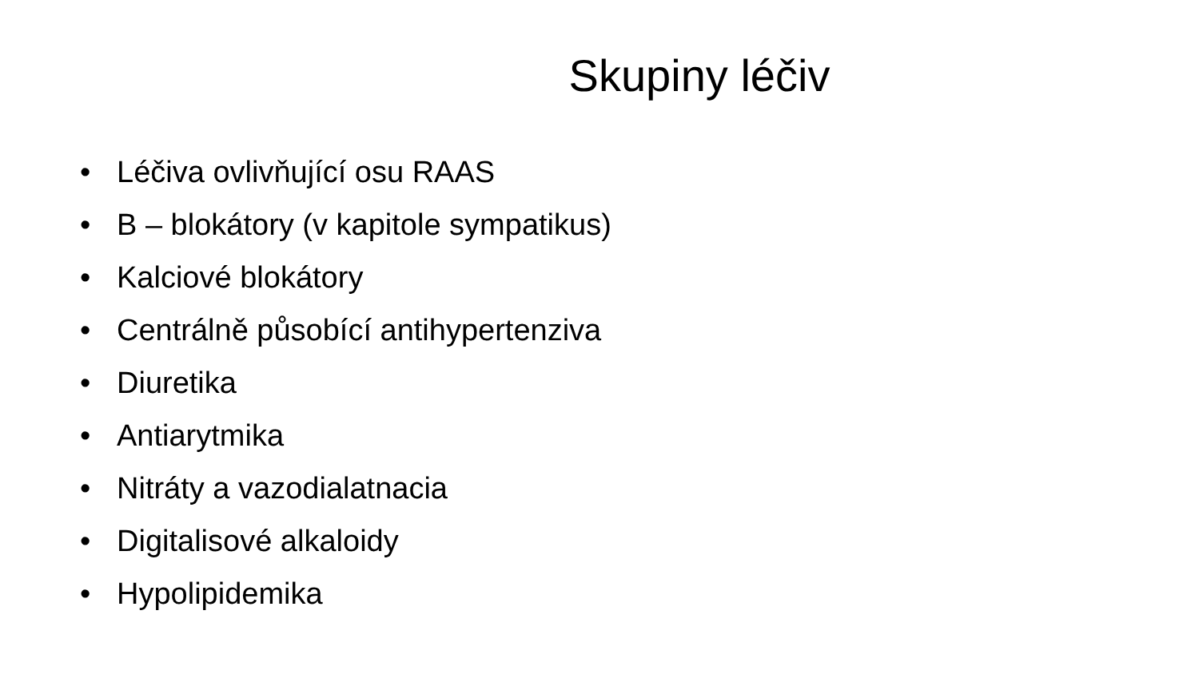Skupiny léčiv
• Léčiva ovlivňující osu RAAS
• B – blokátory (v kapitole sympatikus)
• Kalciové blokátory
• Centrálně působící antihypertenziva
• Diuretika
• Antiarytmika
• Nitráty a vazodialatnacia
• Digitalisové alkaloidy
• Hypolipidemika